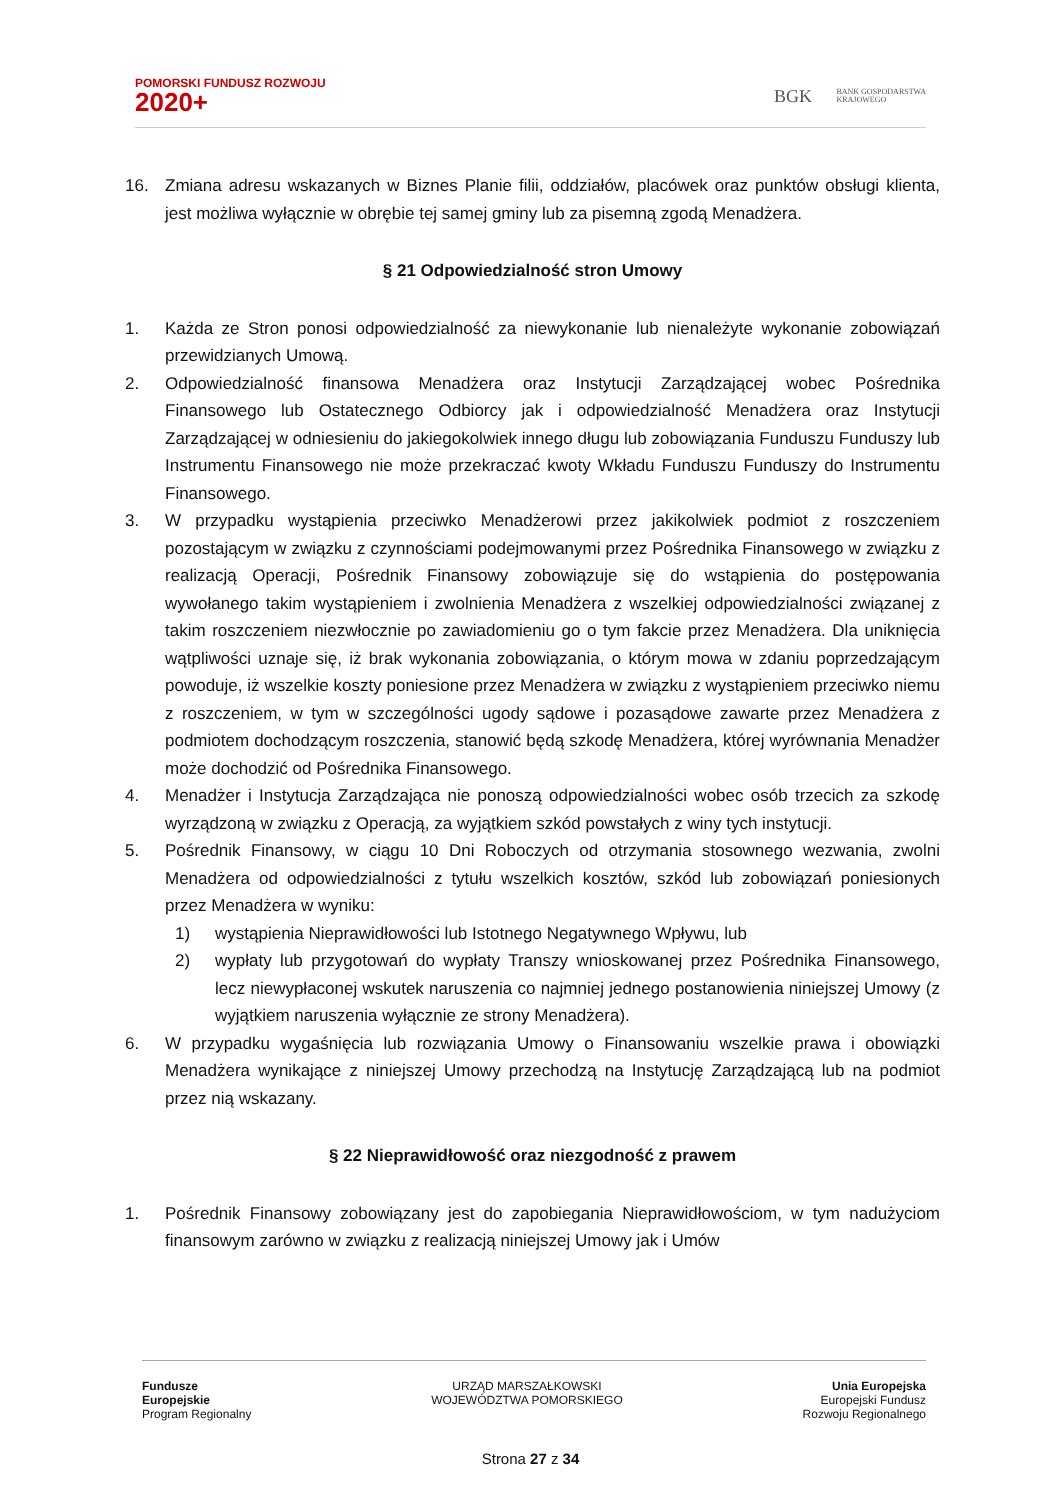POMORSKI FUNDUSZ ROZWOJU
2020+
BGK BANK GOSPODARSTWA
KRAJOWEGO
16. Zmiana adresu wskazanych w Biznes Planie filii, oddziałów, placówek oraz punktów obsługi klienta, jest możliwa wyłącznie w obrębie tej samej gminy lub za pisemną zgodą Menadżera.
§ 21 Odpowiedzialność stron Umowy
1. Każda ze Stron ponosi odpowiedzialność za niewykonanie lub nienależyte wykonanie zobowiązań przewidzianych Umową.
2. Odpowiedzialność finansowa Menadżera oraz Instytucji Zarządzającej wobec Pośrednika Finansowego lub Ostatecznego Odbiorcy jak i odpowiedzialność Menadżera oraz Instytucji Zarządzającej w odniesieniu do jakiegokolwiek innego długu lub zobowiązania Funduszu Funduszy lub Instrumentu Finansowego nie może przekraczać kwoty Wkładu Funduszu Funduszy do Instrumentu Finansowego.
3. W przypadku wystąpienia przeciwko Menadżerowi przez jakikolwiek podmiot z roszczeniem pozostającym w związku z czynnościami podejmowanymi przez Pośrednika Finansowego w związku z realizacją Operacji, Pośrednik Finansowy zobowiązuje się do wstąpienia do postępowania wywołanego takim wystąpieniem i zwolnienia Menadżera z wszelkiej odpowiedzialności związanej z takim roszczeniem niezwłocznie po zawiadomieniu go o tym fakcie przez Menadżera. Dla uniknięcia wątpliwości uznaje się, iż brak wykonania zobowiązania, o którym mowa w zdaniu poprzedzającym powoduje, iż wszelkie koszty poniesione przez Menadżera w związku z wystąpieniem przeciwko niemu z roszczeniem, w tym w szczególności ugody sądowe i pozasądowe zawarte przez Menadżera z podmiotem dochodzącym roszczenia, stanowić będą szkodę Menadżera, której wyrównania Menadżer może dochodzić od Pośrednika Finansowego.
4. Menadżer i Instytucja Zarządzająca nie ponoszą odpowiedzialności wobec osób trzecich za szkodę wyrządzoną w związku z Operacją, za wyjątkiem szkód powstałych z winy tych instytucji.
5. Pośrednik Finansowy, w ciągu 10 Dni Roboczych od otrzymania stosownego wezwania, zwolni Menadżera od odpowiedzialności z tytułu wszelkich kosztów, szkód lub zobowiązań poniesionych przez Menadżera w wyniku:
1) wystąpienia Nieprawidłowości lub Istotnego Negatywnego Wpływu, lub
2) wypłaty lub przygotowań do wypłaty Transzy wnioskowanej przez Pośrednika Finansowego, lecz niewypłaconej wskutek naruszenia co najmniej jednego postanowienia niniejszej Umowy (z wyjątkiem naruszenia wyłącznie ze strony Menadżera).
6. W przypadku wygaśnięcia lub rozwiązania Umowy o Finansowaniu wszelkie prawa i obowiązki Menadżera wynikające z niniejszej Umowy przechodzą na Instytucję Zarządzającą lub na podmiot przez nią wskazany.
§ 22 Nieprawidłowość oraz niezgodność z prawem
1. Pośrednik Finansowy zobowiązany jest do zapobiegania Nieprawidłowościom, w tym nadużyciom finansowym zarówno w związku z realizacją niniejszej Umowy jak i Umów
Fundusze
Europejskie
Program Regionalny
URZĄD MARSZAŁKOWSKI
WOJEWÓDZTWA POMORSKIEGO
Unia Europejska
Europejski Fundusz
Rozwoju Regionalnego
Strona 27 z 34